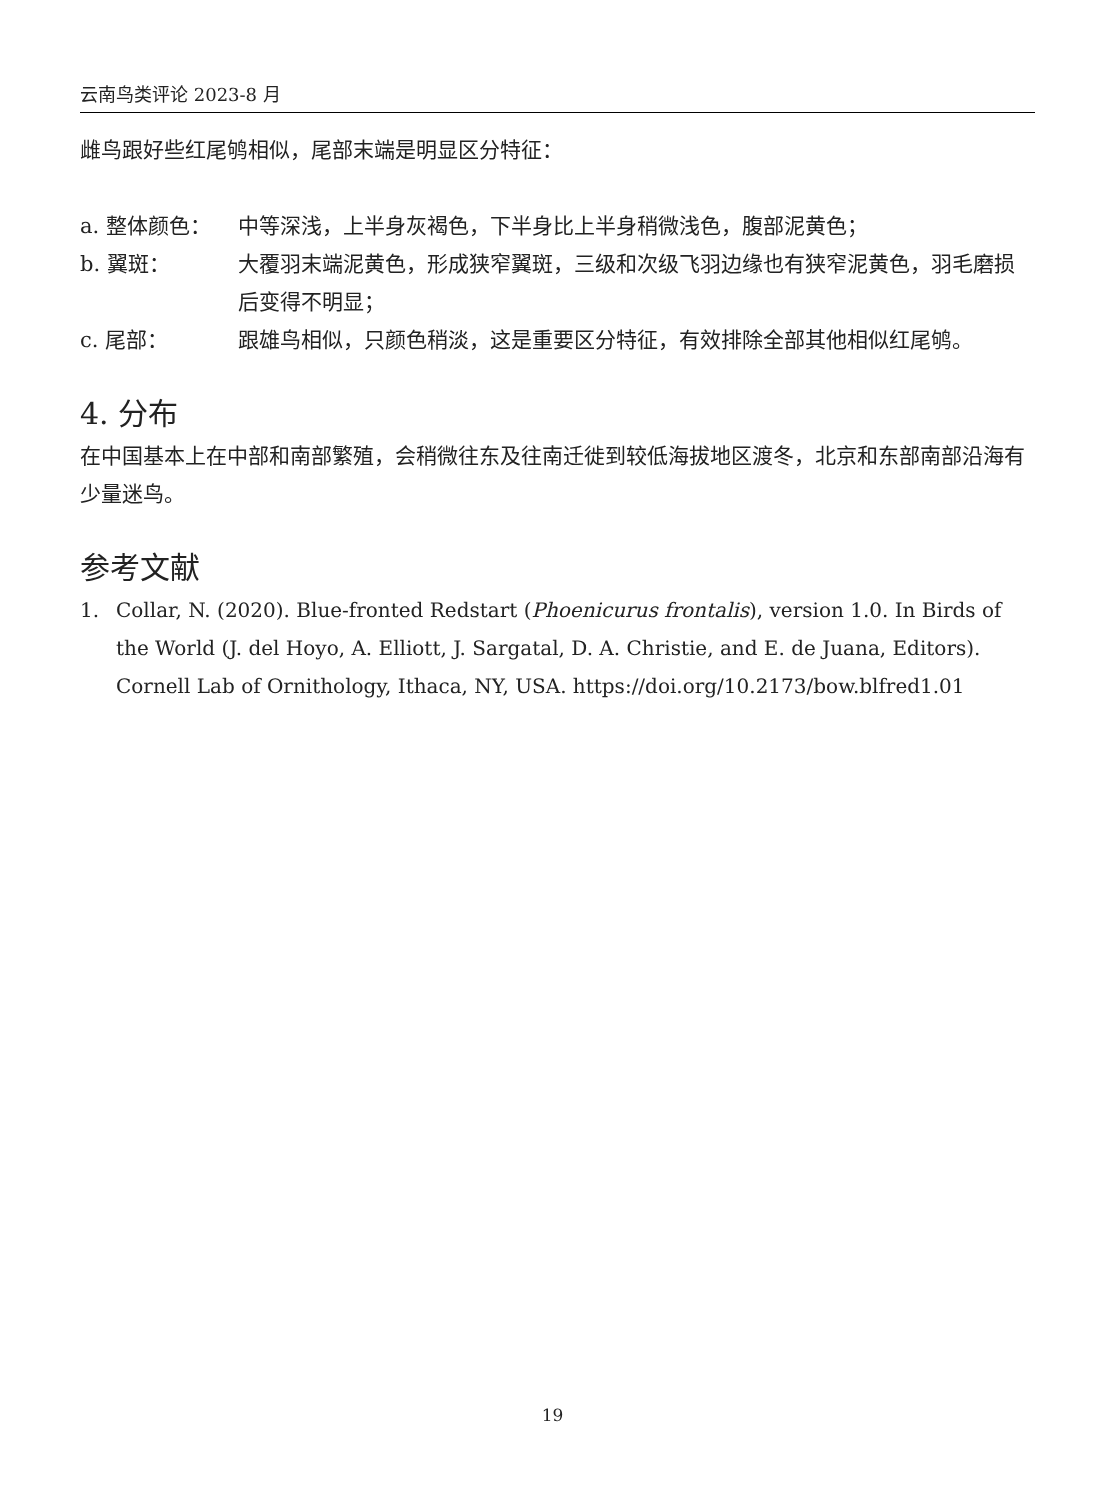云南鸟类评论 2023-8 月
雌鸟跟好些红尾鸲相似，尾部末端是明显区分特征：
a. 整体颜色： 中等深浅，上半身灰褐色，下半身比上半身稍微浅色，腹部泥黄色；
b. 翼斑： 大覆羽末端泥黄色，形成狭窄翼斑，三级和次级飞羽边缘也有狭窄泥黄色，羽毛磨损后变得不明显；
c. 尾部： 跟雄鸟相似，只颜色稍淡，这是重要区分特征，有效排除全部其他相似红尾鸲。
4. 分布
在中国基本上在中部和南部繁殖，会稍微往东及往南迁徙到较低海拔地区渡冬，北京和东部南部沿海有少量迷鸟。
参考文献
1. Collar, N. (2020). Blue-fronted Redstart (Phoenicurus frontalis), version 1.0. In Birds of the World (J. del Hoyo, A. Elliott, J. Sargatal, D. A. Christie, and E. de Juana, Editors). Cornell Lab of Ornithology, Ithaca, NY, USA. https://doi.org/10.2173/bow.blfred1.01
19